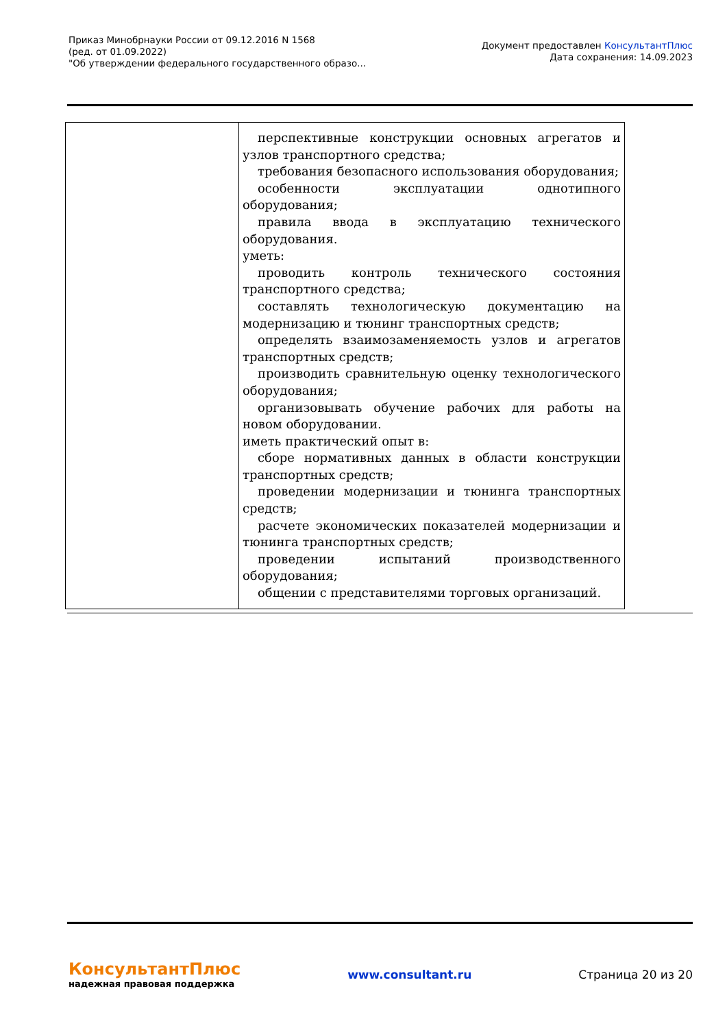Приказ Минобрнауки России от 09.12.2016 N 1568
(ред. от 01.09.2022)
"Об утверждении федерального государственного образо...
Документ предоставлен КонсультантПлюс
Дата сохранения: 14.09.2023
| | перспективные конструкции основных агрегатов и узлов транспортного средства; требования безопасного использования оборудования; особенности эксплуатации однотипного оборудования; правила ввода в эксплуатацию технического оборудования. уметь: проводить контроль технического состояния транспортного средства; составлять технологическую документацию на модернизацию и тюнинг транспортных средств; определять взаимозаменяемость узлов и агрегатов транспортных средств; производить сравнительную оценку технологического оборудования; организовывать обучение рабочих для работы на новом оборудовании. иметь практический опыт в: сборе нормативных данных в области конструкции транспортных средств; проведении модернизации и тюнинга транспортных средств; расчете экономических показателей модернизации и тюнинга транспортных средств; проведении испытаний производственного оборудования; общении с представителями торговых организаций. |
КонсультантПлюс
надежная правовая поддержка
www.consultant.ru Страница 20 из 20